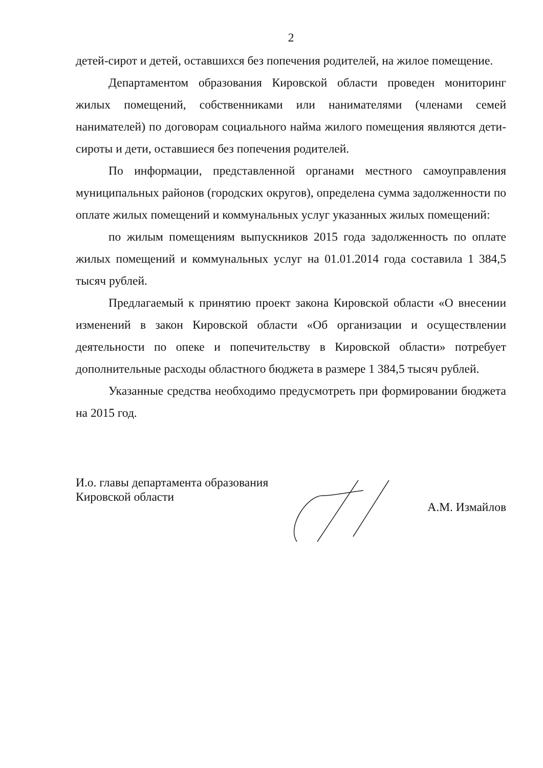2
детей-сирот и детей, оставшихся без попечения родителей, на жилое помещение.
Департаментом образования Кировской области проведен мониторинг жилых помещений, собственниками или нанимателями (членами семей нанимателей) по договорам социального найма жилого помещения являются дети-сироты и дети, оставшиеся без попечения родителей.
По информации, представленной органами местного самоуправления муниципальных районов (городских округов), определена сумма задолженности по оплате жилых помещений и коммунальных услуг указанных жилых помещений:
по жилым помещениям выпускников 2015 года задолженность по оплате жилых помещений и коммунальных услуг на 01.01.2014 года составила 1 384,5 тысяч рублей.
Предлагаемый к принятию проект закона Кировской области «О внесении изменений в закон Кировской области «Об организации и осуществлении деятельности по опеке и попечительству в Кировской области» потребует дополнительные расходы областного бюджета в размере 1 384,5 тысяч рублей.
Указанные средства необходимо предусмотреть при формировании бюджета на 2015 год.
И.о. главы департамента образования
Кировской области
А.М. Измайлов